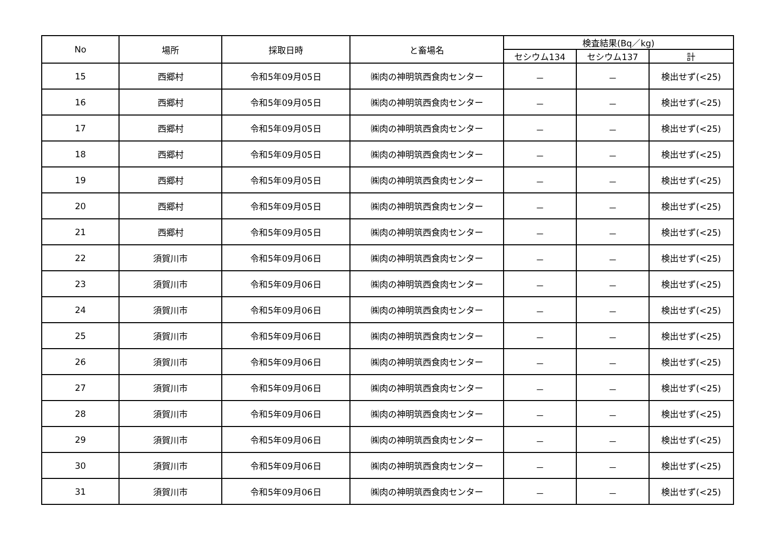| No | 場所 | 採取日時 | と畜場名 | 検査結果(Bq／kg) | | |
| --- | --- | --- | --- | --- | --- | --- |
| | | | | セシウム134 | セシウム137 | 計 |
| 15 | 西郷村 | 令和5年09月05日 | ㈱肉の神明筑西食肉センター | － | － | 検出せず(<25) |
| 16 | 西郷村 | 令和5年09月05日 | ㈱肉の神明筑西食肉センター | － | － | 検出せず(<25) |
| 17 | 西郷村 | 令和5年09月05日 | ㈱肉の神明筑西食肉センター | － | － | 検出せず(<25) |
| 18 | 西郷村 | 令和5年09月05日 | ㈱肉の神明筑西食肉センター | － | － | 検出せず(<25) |
| 19 | 西郷村 | 令和5年09月05日 | ㈱肉の神明筑西食肉センター | － | － | 検出せず(<25) |
| 20 | 西郷村 | 令和5年09月05日 | ㈱肉の神明筑西食肉センター | － | － | 検出せず(<25) |
| 21 | 西郷村 | 令和5年09月05日 | ㈱肉の神明筑西食肉センター | － | － | 検出せず(<25) |
| 22 | 須賀川市 | 令和5年09月06日 | ㈱肉の神明筑西食肉センター | － | － | 検出せず(<25) |
| 23 | 須賀川市 | 令和5年09月06日 | ㈱肉の神明筑西食肉センター | － | － | 検出せず(<25) |
| 24 | 須賀川市 | 令和5年09月06日 | ㈱肉の神明筑西食肉センター | － | － | 検出せず(<25) |
| 25 | 須賀川市 | 令和5年09月06日 | ㈱肉の神明筑西食肉センター | － | － | 検出せず(<25) |
| 26 | 須賀川市 | 令和5年09月06日 | ㈱肉の神明筑西食肉センター | － | － | 検出せず(<25) |
| 27 | 須賀川市 | 令和5年09月06日 | ㈱肉の神明筑西食肉センター | － | － | 検出せず(<25) |
| 28 | 須賀川市 | 令和5年09月06日 | ㈱肉の神明筑西食肉センター | － | － | 検出せず(<25) |
| 29 | 須賀川市 | 令和5年09月06日 | ㈱肉の神明筑西食肉センター | － | － | 検出せず(<25) |
| 30 | 須賀川市 | 令和5年09月06日 | ㈱肉の神明筑西食肉センター | － | － | 検出せず(<25) |
| 31 | 須賀川市 | 令和5年09月06日 | ㈱肉の神明筑西食肉センター | － | － | 検出せず(<25) |